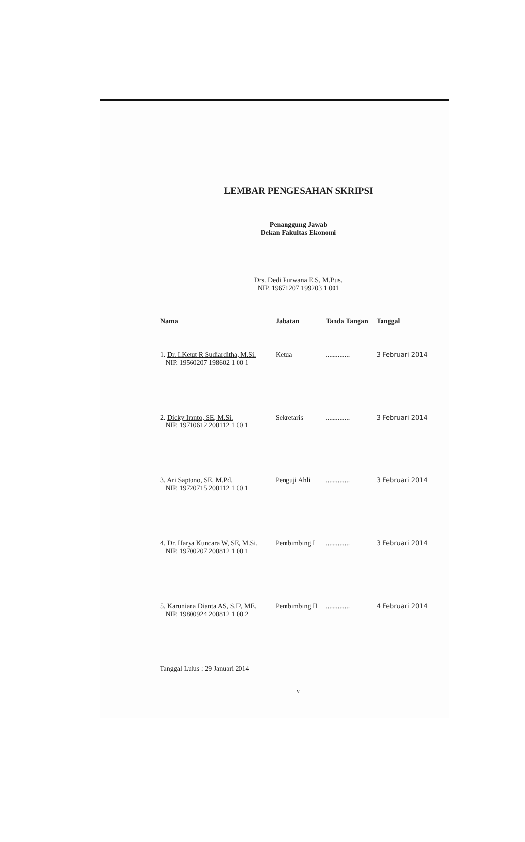LEMBAR PENGESAHAN SKRIPSI
Penanggung Jawab
Dekan Fakultas Ekonomi
Drs. Dedi Purwana E.S, M.Bus.
NIP. 19671207 199203 1 001
| Nama | Jabatan | Tanda Tangan | Tanggal |
| --- | --- | --- | --- |
| 1. Dr. I.Ketut R Sudiarditha, M.Si. NIP. 19560207 198602 1 00 1 | Ketua | .............. | 3 Februari 2014 |
| 2. Dicky Iranto, SE, M.Si. NIP. 19710612 200112 1 00 1 | Sekretaris | .............. | 3 Februari 2014 |
| 3. Ari Saptono, SE, M.Pd. NIP. 19720715 200112 1 00 1 | Penguji Ahli | .............. | 3 Februari 2014 |
| 4. Dr. Harya Kuncara W, SE, M.Si. NIP. 19700207 200812 1 00 1 | Pembimbing I | .............. | 3 Februari 2014 |
| 5. Karuniana Dianta AS, S.IP, ME. NIP. 19800924 200812 1 00 2 | Pembimbing II | .............. | 4 Februari 2014 |
Tanggal Lulus : 29 Januari 2014
v